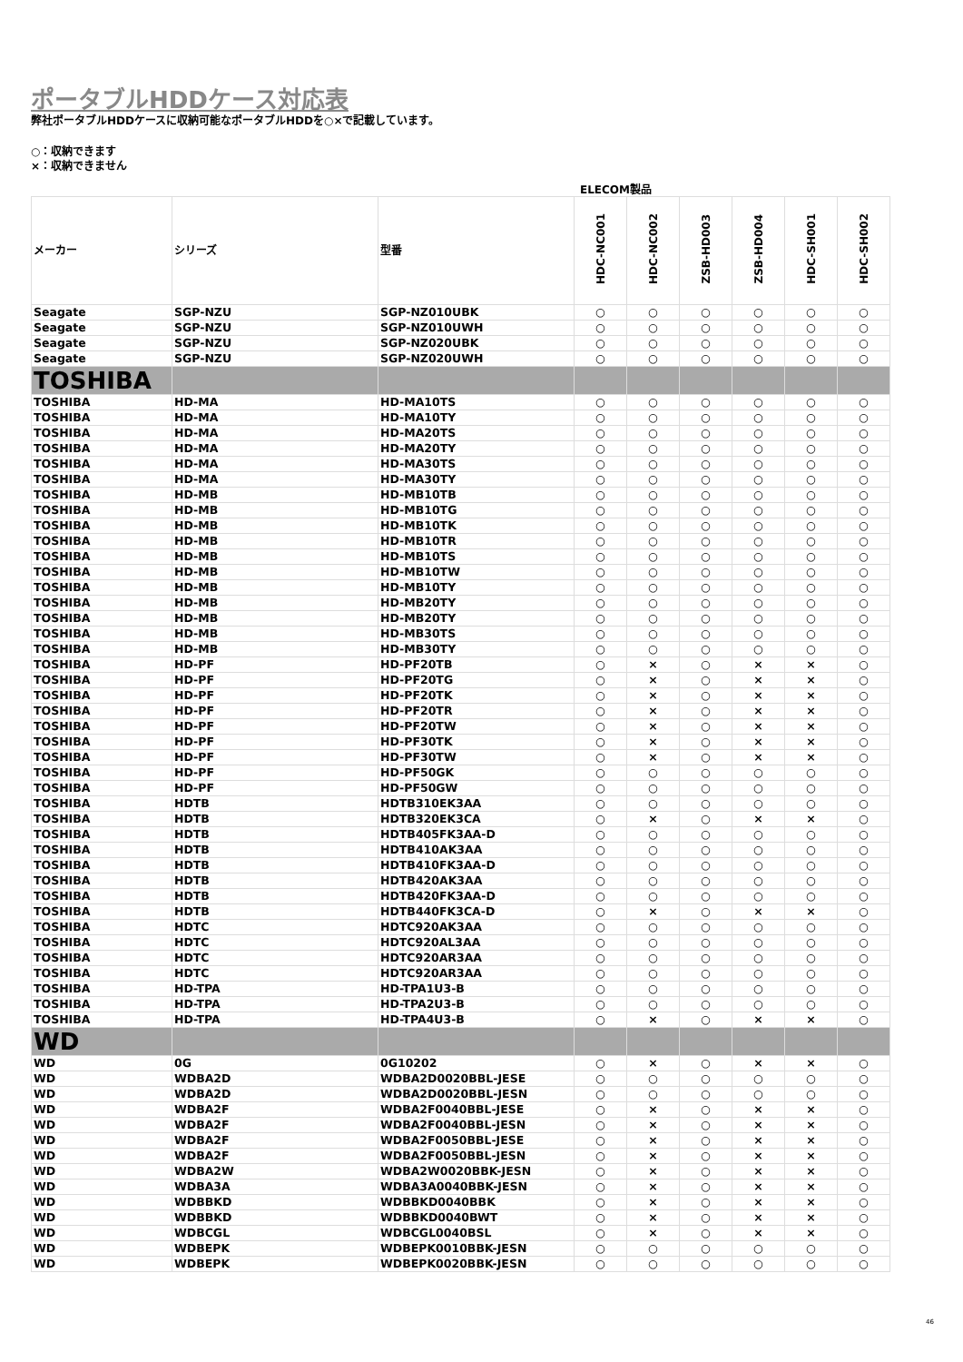ポータブルHDDケース対応表
弊社ポータブルHDDケースに収納可能なポータブルHDDを○×で記載しています。
○：収納できます
×：収納できません
ELECOM製品
| メーカー | シリーズ | 型番 | HDC-NC001 | HDC-NC002 | ZSB-HD003 | ZSB-HD004 | HDC-SH001 | HDC-SH002 |
| --- | --- | --- | --- | --- | --- | --- | --- | --- |
| Seagate | SGP-NZU | SGP-NZ010UBK | ○ | ○ | ○ | ○ | ○ | ○ |
| Seagate | SGP-NZU | SGP-NZ010UWH | ○ | ○ | ○ | ○ | ○ | ○ |
| Seagate | SGP-NZU | SGP-NZ020UBK | ○ | ○ | ○ | ○ | ○ | ○ |
| Seagate | SGP-NZU | SGP-NZ020UWH | ○ | ○ | ○ | ○ | ○ | ○ |
| TOSHIBA | | | | | | | | |
| TOSHIBA | HD-MA | HD-MA10TS | ○ | ○ | ○ | ○ | ○ | ○ |
| TOSHIBA | HD-MA | HD-MA10TY | ○ | ○ | ○ | ○ | ○ | ○ |
| TOSHIBA | HD-MA | HD-MA20TS | ○ | ○ | ○ | ○ | ○ | ○ |
| TOSHIBA | HD-MA | HD-MA20TY | ○ | ○ | ○ | ○ | ○ | ○ |
| TOSHIBA | HD-MA | HD-MA30TS | ○ | ○ | ○ | ○ | ○ | ○ |
| TOSHIBA | HD-MA | HD-MA30TY | ○ | ○ | ○ | ○ | ○ | ○ |
| TOSHIBA | HD-MB | HD-MB10TB | ○ | ○ | ○ | ○ | ○ | ○ |
| TOSHIBA | HD-MB | HD-MB10TG | ○ | ○ | ○ | ○ | ○ | ○ |
| TOSHIBA | HD-MB | HD-MB10TK | ○ | ○ | ○ | ○ | ○ | ○ |
| TOSHIBA | HD-MB | HD-MB10TR | ○ | ○ | ○ | ○ | ○ | ○ |
| TOSHIBA | HD-MB | HD-MB10TS | ○ | ○ | ○ | ○ | ○ | ○ |
| TOSHIBA | HD-MB | HD-MB10TW | ○ | ○ | ○ | ○ | ○ | ○ |
| TOSHIBA | HD-MB | HD-MB10TY | ○ | ○ | ○ | ○ | ○ | ○ |
| TOSHIBA | HD-MB | HD-MB20TY | ○ | ○ | ○ | ○ | ○ | ○ |
| TOSHIBA | HD-MB | HD-MB20TY | ○ | ○ | ○ | ○ | ○ | ○ |
| TOSHIBA | HD-MB | HD-MB30TS | ○ | ○ | ○ | ○ | ○ | ○ |
| TOSHIBA | HD-MB | HD-MB30TY | ○ | ○ | ○ | ○ | ○ | ○ |
| TOSHIBA | HD-PF | HD-PF20TB | ○ | × | ○ | × | × | ○ |
| TOSHIBA | HD-PF | HD-PF20TG | ○ | × | ○ | × | × | ○ |
| TOSHIBA | HD-PF | HD-PF20TK | ○ | × | ○ | × | × | ○ |
| TOSHIBA | HD-PF | HD-PF20TR | ○ | × | ○ | × | × | ○ |
| TOSHIBA | HD-PF | HD-PF20TW | ○ | × | ○ | × | × | ○ |
| TOSHIBA | HD-PF | HD-PF30TK | ○ | × | ○ | × | × | ○ |
| TOSHIBA | HD-PF | HD-PF30TW | ○ | × | ○ | × | × | ○ |
| TOSHIBA | HD-PF | HD-PF50GK | ○ | ○ | ○ | ○ | ○ | ○ |
| TOSHIBA | HD-PF | HD-PF50GW | ○ | ○ | ○ | ○ | ○ | ○ |
| TOSHIBA | HDTB | HDTB310EK3AA | ○ | ○ | ○ | ○ | ○ | ○ |
| TOSHIBA | HDTB | HDTB320EK3CA | ○ | × | ○ | × | × | ○ |
| TOSHIBA | HDTB | HDTB405FK3AA-D | ○ | ○ | ○ | ○ | ○ | ○ |
| TOSHIBA | HDTB | HDTB410AK3AA | ○ | ○ | ○ | ○ | ○ | ○ |
| TOSHIBA | HDTB | HDTB410FK3AA-D | ○ | ○ | ○ | ○ | ○ | ○ |
| TOSHIBA | HDTB | HDTB420AK3AA | ○ | ○ | ○ | ○ | ○ | ○ |
| TOSHIBA | HDTB | HDTB420FK3AA-D | ○ | ○ | ○ | ○ | ○ | ○ |
| TOSHIBA | HDTB | HDTB440FK3CA-D | ○ | × | ○ | × | × | ○ |
| TOSHIBA | HDTC | HDTC920AK3AA | ○ | ○ | ○ | ○ | ○ | ○ |
| TOSHIBA | HDTC | HDTC920AL3AA | ○ | ○ | ○ | ○ | ○ | ○ |
| TOSHIBA | HDTC | HDTC920AR3AA | ○ | ○ | ○ | ○ | ○ | ○ |
| TOSHIBA | HDTC | HDTC920AR3AA | ○ | ○ | ○ | ○ | ○ | ○ |
| TOSHIBA | HD-TPA | HD-TPA1U3-B | ○ | ○ | ○ | ○ | ○ | ○ |
| TOSHIBA | HD-TPA | HD-TPA2U3-B | ○ | ○ | ○ | ○ | ○ | ○ |
| TOSHIBA | HD-TPA | HD-TPA4U3-B | ○ | × | ○ | × | × | ○ |
| WD | | | | | | | | |
| WD | 0G | 0G10202 | ○ | × | ○ | × | × | ○ |
| WD | WDBA2D | WDBA2D0020BBL-JESE | ○ | ○ | ○ | ○ | ○ | ○ |
| WD | WDBA2D | WDBA2D0020BBL-JESN | ○ | ○ | ○ | ○ | ○ | ○ |
| WD | WDBA2F | WDBA2F0040BBL-JESE | ○ | × | ○ | × | × | ○ |
| WD | WDBA2F | WDBA2F0040BBL-JESN | ○ | × | ○ | × | × | ○ |
| WD | WDBA2F | WDBA2F0050BBL-JESE | ○ | × | ○ | × | × | ○ |
| WD | WDBA2F | WDBA2F0050BBL-JESN | ○ | × | ○ | × | × | ○ |
| WD | WDBA2W | WDBA2W0020BBK-JESN | ○ | × | ○ | × | × | ○ |
| WD | WDBA3A | WDBA3A0040BBK-JESN | ○ | × | ○ | × | × | ○ |
| WD | WDBBKD | WDBBKD0040BBK | ○ | × | ○ | × | × | ○ |
| WD | WDBBKD | WDBBKD0040BWT | ○ | × | ○ | × | × | ○ |
| WD | WDBCGL | WDBCGL0040BSL | ○ | × | ○ | × | × | ○ |
| WD | WDBEPK | WDBEPK0010BBK-JESN | ○ | ○ | ○ | ○ | ○ | ○ |
| WD | WDBEPK | WDBEPK0020BBK-JESN | ○ | ○ | ○ | ○ | ○ | ○ |
46